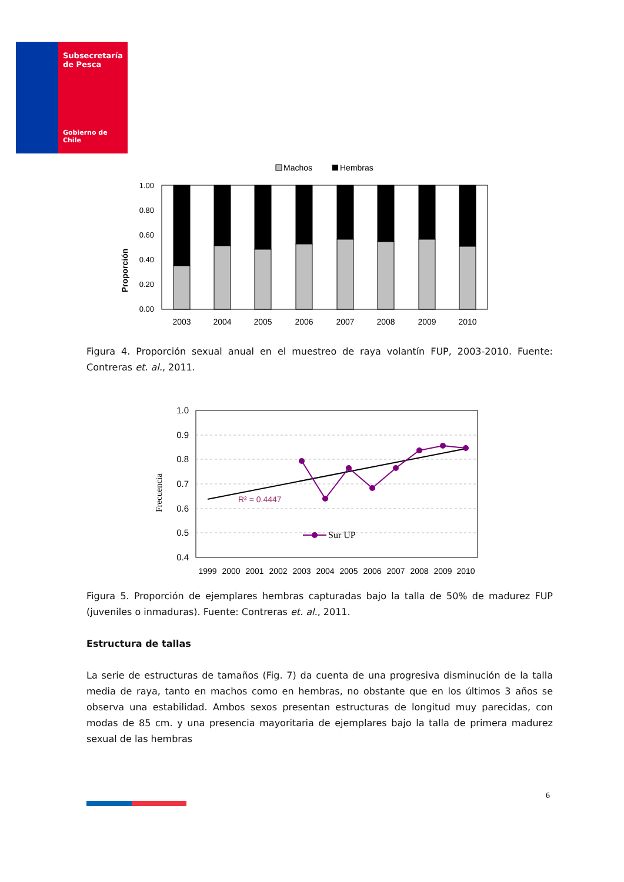Subsecretaría
de Pesca
Gobierno de Chile
Machos
Hembras
Proporción
1.00
0.80
0.60
0.40
0.20
0.00
2003
2004
2005
2006
2007
2008
2009
2010
Figura 4. Proporción sexual anual en el muestreo de raya volantín FUP, 2003-2010. Fuente: Contreras et. al., 2011.
Frecuencia
1.0
0.9
0.8
0.7
0.6
0.5
0.4
R² = 0.4447
Sur UP
1999
2000
2001
2002
2003
2004
2005
2006
2007
2008
2009
2010
Figura 5. Proporción de ejemplares hembras capturadas bajo la talla de 50% de madurez FUP (juveniles o inmaduras). Fuente: Contreras et. al., 2011.
Estructura de tallas
La serie de estructuras de tamaños (Fig. 7) da cuenta de una progresiva disminución de la talla media de raya, tanto en machos como en hembras, no obstante que en los últimos 3 años se observa una estabilidad. Ambos sexos presentan estructuras de longitud muy parecidas, con modas de 85 cm. y una presencia mayoritaria de ejemplares bajo la talla de primera madurez sexual de las hembras
6